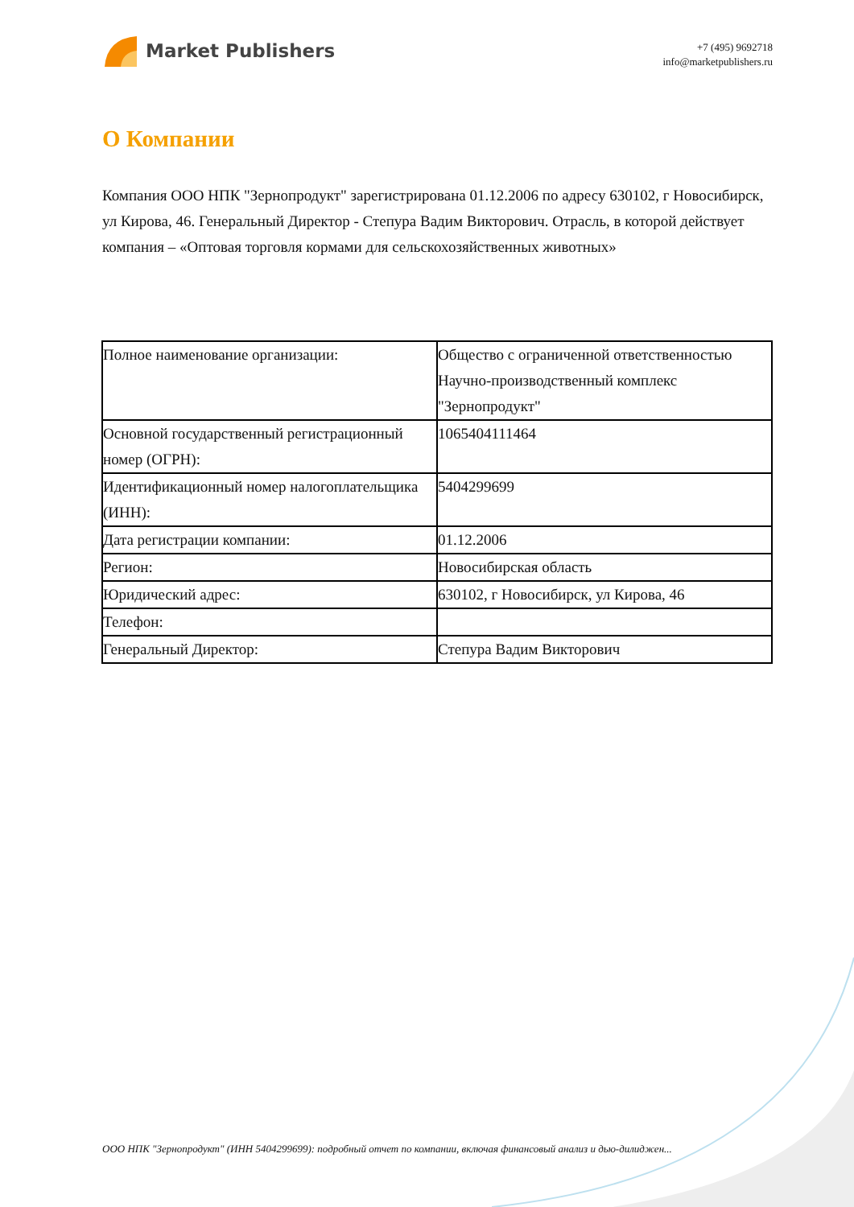Market Publishers
+7 (495) 9692718
info@marketpublishers.ru
О Компании
Компания ООО НПК "Зернопродукт" зарегистрирована 01.12.2006 по адресу 630102, г Новосибирск, ул Кирова, 46. Генеральный Директор - Степура Вадим Викторович. Отрасль, в которой действует компания – «Оптовая торговля кормами для сельскохозяйственных животных»
| Полное наименование организации: | Общество с ограниченной ответственностью Научно-производственный комплекс "Зернопродукт" |
| Основной государственный регистрационный номер (ОГРН): | 1065404111464 |
| Идентификационный номер налогоплательщика (ИНН): | 5404299699 |
| Дата регистрации компании: | 01.12.2006 |
| Регион: | Новосибирская область |
| Юридический адрес: | 630102, г Новосибирск, ул Кирова, 46 |
| Телефон: | |
| Генеральный Директор: | Степура Вадим Викторович |
ООО НПК "Зернопродукт" (ИНН 5404299699): подробный отчет по компании, включая финансовый анализ и дью-дилиджен...